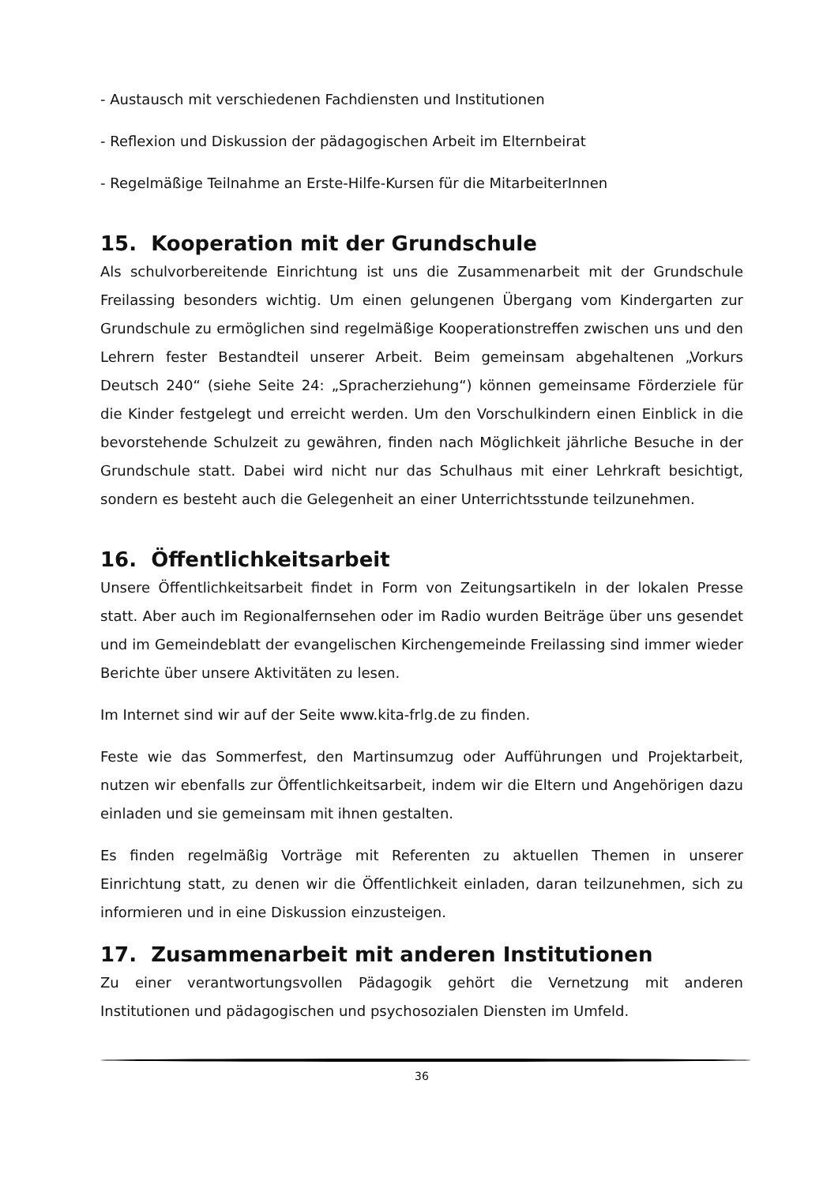- Austausch mit verschiedenen Fachdiensten und Institutionen
- Reflexion und Diskussion der pädagogischen Arbeit im Elternbeirat
- Regelmäßige Teilnahme an Erste-Hilfe-Kursen für die MitarbeiterInnen
15. Kooperation mit der Grundschule
Als schulvorbereitende Einrichtung ist uns die Zusammenarbeit mit der Grundschule Freilassing besonders wichtig. Um einen gelungenen Übergang vom Kindergarten zur Grundschule zu ermöglichen sind regelmäßige Kooperationstreffen zwischen uns und den Lehrern fester Bestandteil unserer Arbeit. Beim gemeinsam abgehaltenen „Vorkurs Deutsch 240“ (siehe Seite 24: „Spracherziehung“) können gemeinsame Förderziele für die Kinder festgelegt und erreicht werden. Um den Vorschulkindern einen Einblick in die bevorstehende Schulzeit zu gewähren, finden nach Möglichkeit jährliche Besuche in der Grundschule statt. Dabei wird nicht nur das Schulhaus mit einer Lehrkraft besichtigt, sondern es besteht auch die Gelegenheit an einer Unterrichtsstunde teilzunehmen.
16. Öffentlichkeitsarbeit
Unsere Öffentlichkeitsarbeit findet in Form von Zeitungsartikeln in der lokalen Presse statt. Aber auch im Regionalfernsehen oder im Radio wurden Beiträge über uns gesendet und im Gemeindeblatt der evangelischen Kirchengemeinde Freilassing sind immer wieder Berichte über unsere Aktivitäten zu lesen.
Im Internet sind wir auf der Seite www.kita-frlg.de zu finden.
Feste wie das Sommerfest, den Martinsumzug oder Aufführungen und Projektarbeit, nutzen wir ebenfalls zur Öffentlichkeitsarbeit, indem wir die Eltern und Angehörigen dazu einladen und sie gemeinsam mit ihnen gestalten.
Es finden regelmäßig Vorträge mit Referenten zu aktuellen Themen in unserer Einrichtung statt, zu denen wir die Öffentlichkeit einladen, daran teilzunehmen, sich zu informieren und in eine Diskussion einzusteigen.
17. Zusammenarbeit mit anderen Institutionen
Zu einer verantwortungsvollen Pädagogik gehört die Vernetzung mit anderen Institutionen und pädagogischen und psychosozialen Diensten im Umfeld.
36